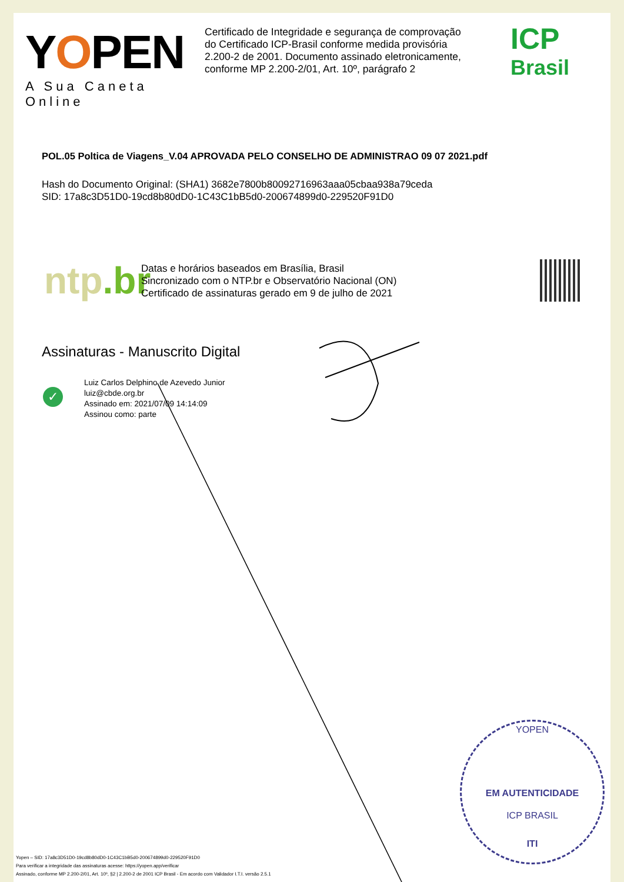YOPEN
A Sua Caneta Online
Certificado de Integridade e segurança de comprovação do Certificado ICP-Brasil conforme medida provisória 2.200-2 de 2001. Documento assinado eletronicamente, conforme MP 2.200-2/01, Art. 10º, parágrafo 2
ICP
Brasil
POL.05 Poltica de Viagens_V.04 APROVADA PELO CONSELHO DE ADMINISTRAO 09 07 2021.pdf
Hash do Documento Original: (SHA1) 3682e7800b80092716963aaa05cbaa938a79ceda
SID: 17a8c3D51D0-19cd8b80dD0-1C43C1bB5d0-200674899d0-229520F91D0
ntp.br
Datas e horários baseados em Brasília, Brasil
Sincronizado com o NTP.br e Observatório Nacional (ON)
Certificado de assinaturas gerado em 9 de julho de 2021
Assinaturas - Manuscrito Digital
✓
Luiz Carlos Delphino de Azevedo Junior
luiz@cbde.org.br
Assinado em: 2021/07/09 14:14:09
Assinou como: parte
YOPEN
EM AUTENTICIDADE
ICP BRASIL
ITI
Yopen – SID: 17a8c3D51D0-19cd8b80dD0-1C43C1bB5d0-200674899d0-229520F91D0
Para verificar a integridade das assinaturas acesse: https://yopen.app/verificar
Assinado, conforme MP 2.200-2/01, Art. 10º, §2 | 2.200-2 de 2001 ICP Brasil - Em acordo com Validador I.T.I. versão 2.5.1